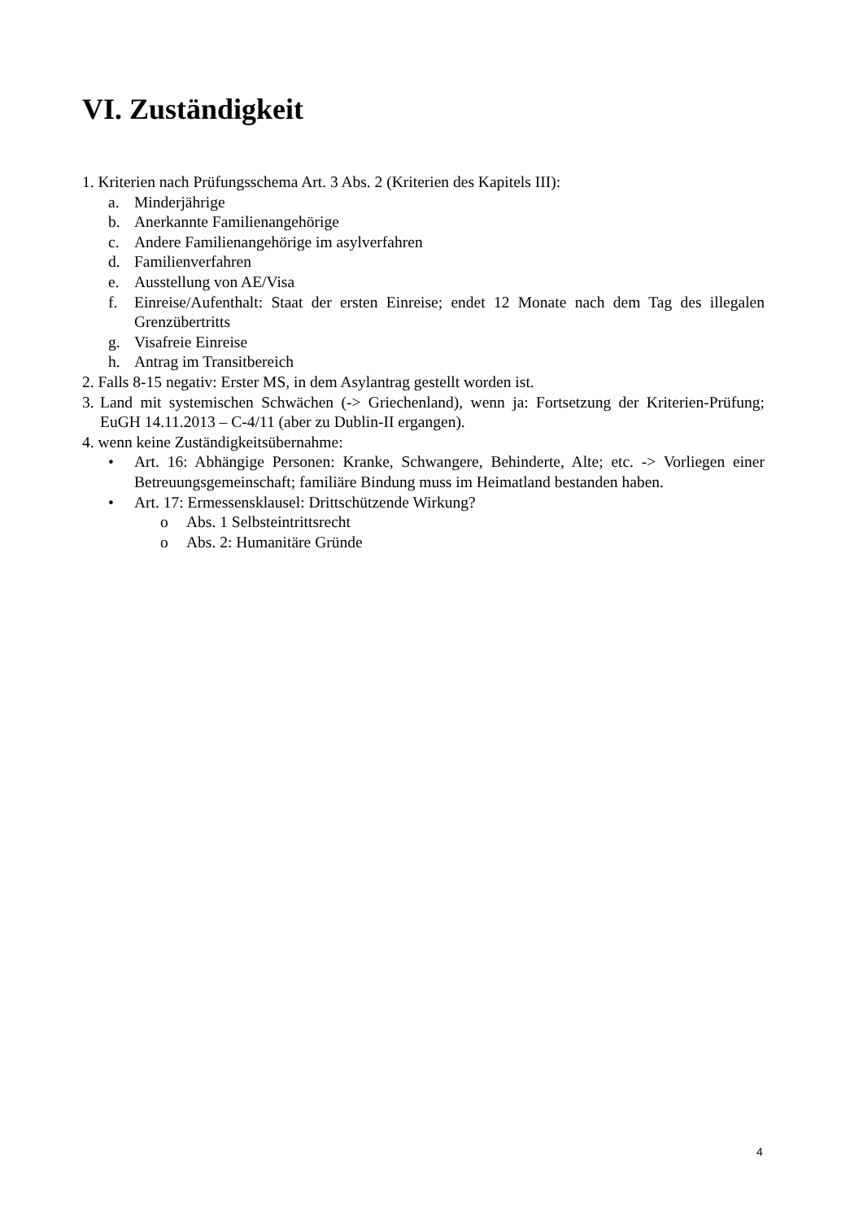VI. Zuständigkeit
1. Kriterien nach Prüfungsschema Art. 3 Abs. 2 (Kriterien des Kapitels III):
a. Minderjährige
b. Anerkannte Familienangehörige
c. Andere Familienangehörige im asylverfahren
d. Familienverfahren
e. Ausstellung von AE/Visa
f. Einreise/Aufenthalt: Staat der ersten Einreise; endet 12 Monate nach dem Tag des illegalen Grenzübertritts
g. Visafreie Einreise
h. Antrag im Transitbereich
2. Falls 8-15 negativ: Erster MS, in dem Asylantrag gestellt worden ist.
3. Land mit systemischen Schwächen (-> Griechenland), wenn ja: Fortsetzung der Kriterien-Prüfung; EuGH 14.11.2013 – C-4/11 (aber zu Dublin-II ergangen).
4. wenn keine Zuständigkeitsübernahme:
• Art. 16: Abhängige Personen: Kranke, Schwangere, Behinderte, Alte; etc. -> Vorliegen einer Betreuungsgemeinschaft; familiäre Bindung muss im Heimatland bestanden haben.
• Art. 17: Ermessensklausel: Drittschützende Wirkung?
o Abs. 1 Selbsteintrittsrecht
o Abs. 2: Humanitäre Gründe
4